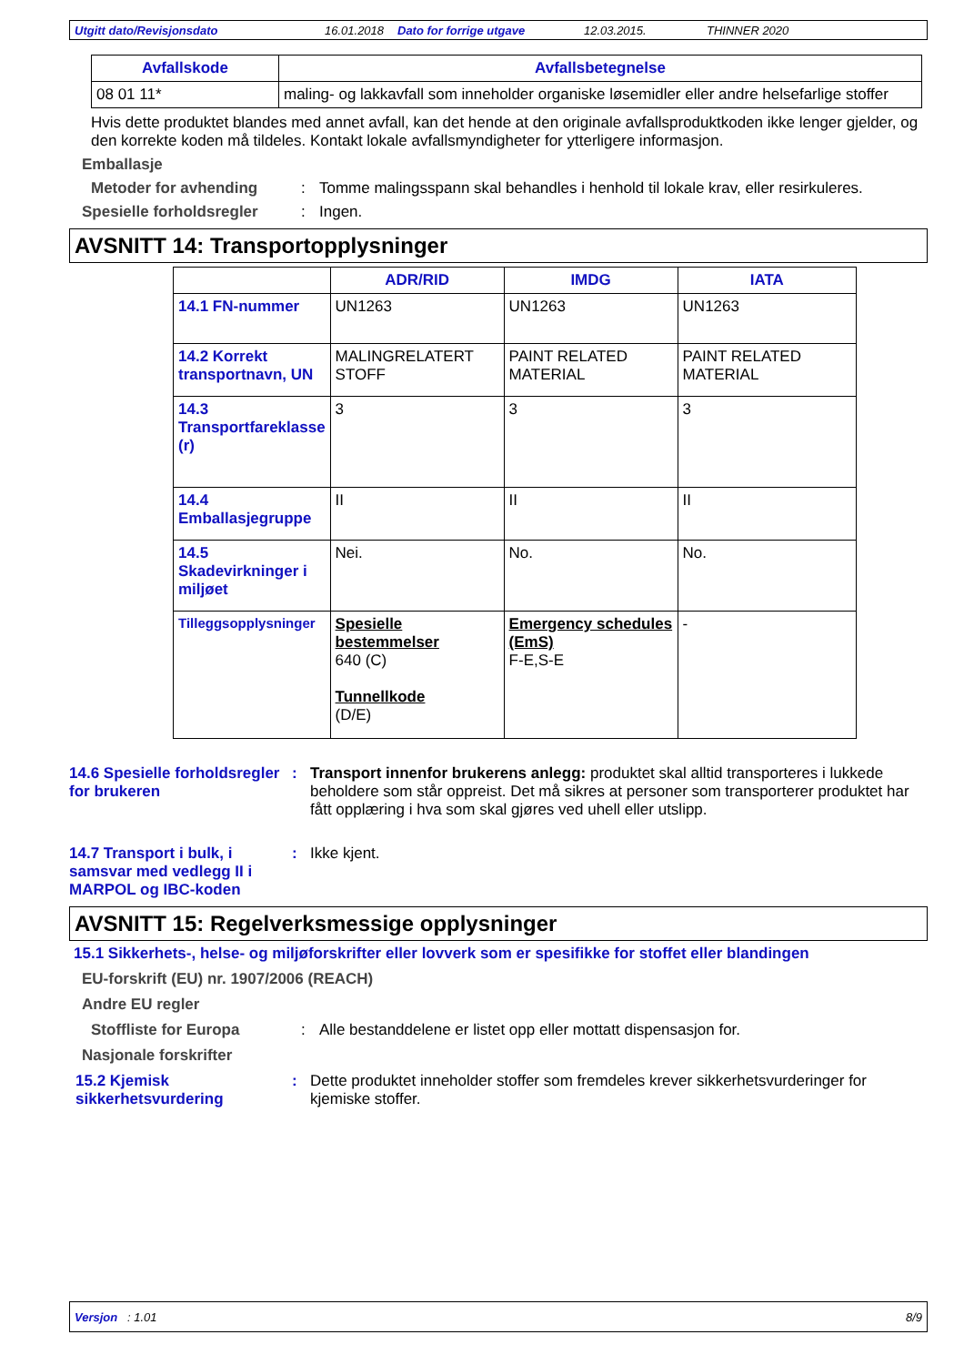Utgitt dato/Revisjonsdato 16.01.2018 Dato for forrige utgave 12.03.2015. THINNER 2020
| Avfallskode | Avfallsbetegnelse |
| --- | --- |
| 08 01 11* | maling- og lakkavfall som inneholder organiske løsemidler eller andre helsefarlige stoffer |
Hvis dette produktet blandes med annet avfall, kan det hende at den originale avfallsproduktkoden ikke lenger gjelder, og den korrekte koden må tildeles. Kontakt lokale avfallsmyndigheter for ytterligere informasjon.
Emballasje
Metoder for avhending: Tomme malingsspann skal behandles i henhold til lokale krav, eller resirkuleres.
Spesielle forholdsregler: Ingen.
AVSNITT 14: Transportopplysninger
| | ADR/RID | IMDG | IATA |
| --- | --- | --- | --- |
| 14.1 FN-nummer | UN1263 | UN1263 | UN1263 |
| 14.2 Korrekt transportnavn, UN | MALINGRELATERT STOFF | PAINT RELATED MATERIAL | PAINT RELATED MATERIAL |
| 14.3 Transportfareklasse (r) | 3 | 3 | 3 |
| 14.4 Emballasjegruppe | II | II | II |
| 14.5 Skadevirkninger i miljøet | Nei. | No. | No. |
| Tilleggsopplysninger | Spesielle bestemmelser 640 (C) Tunnellkode (D/E) | Emergency schedules (EmS) F-E,S-E | - |
14.6 Spesielle forholdsregler for brukeren: Transport innenfor brukerens anlegg: produktet skal alltid transporteres i lukkede beholdere som står oppreist. Det må sikres at personer som transporterer produktet har fått opplæring i hva som skal gjøres ved uhell eller utslipp.
14.7 Transport i bulk, i samsvar med vedlegg II i MARPOL og IBC-koden: Ikke kjent.
AVSNITT 15: Regelverksmessige opplysninger
15.1 Sikkerhets-, helse- og miljøforskrifter eller lovverk som er spesifikke for stoffet eller blandingen
EU-forskrift (EU) nr. 1907/2006 (REACH)
Andre EU regler
Stoffliste for Europa: Alle bestanddelene er listet opp eller mottatt dispensasjon for.
Nasjonale forskrifter
15.2 Kjemisk sikkerhetsvurdering: Dette produktet inneholder stoffer som fremdeles krever sikkerhetsvurderinger for kjemiske stoffer.
Versjon : 1.01 8/9